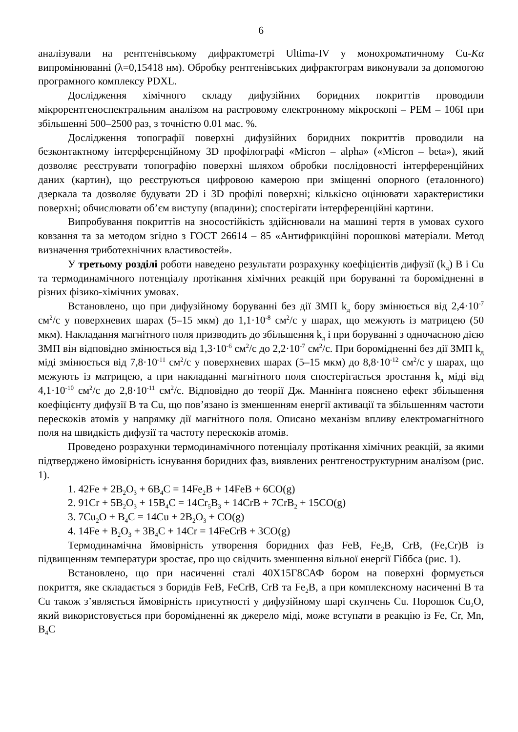6
аналізували на рентгенівському дифрактометрі Ultima-IV у монохроматичному Cu-Kα випромінюванні (λ=0,15418 нм). Обробку рентгенівських дифрактограм виконували за допомогою програмного комплексу PDXL.
Дослідження хімічного складу дифузійних боридних покриттів проводили мікрорентгеноспектральним аналізом на растровому електронному мікроскопі – РЕМ – 106І при збільшенні 500–2500 раз, з точністю 0.01 мас. %.
Дослідження топографії поверхні дифузійних боридних покриттів проводили на безконтактному інтерференційному 3D профілографі «Micron – alpha» («Micron – beta»), який дозволяє реєструвати топографію поверхні шляхом обробки послідовності інтерференційних даних (картин), що реєструються цифровою камерою при зміщенні опорного (еталонного) дзеркала та дозволяє будувати 2D і 3D профілі поверхні; кількісно оцінювати характеристики поверхні; обчислювати об’єм виступу (впадини); спостерігати інтерференційні картини.
Випробування покриттів на зносостійкість здійснювали на машині тертя в умовах сухого ковзання та за методом згідно з ГОСТ 26614 – 85 «Антифрикційні порошкові матеріали. Метод визначення триботехнічних властивостей».
У третьому розділі роботи наведено результати розрахунку коефіцієнтів дифузії (k<sub>д</sub>) В і Cu та термодинамічного потенціалу протікання хімічних реакцій при боруванні та боромідненні в різних фізико-хімічних умовах.
Встановлено, що при дифузійному боруванні без дії ЗМП k<sub>д</sub> бору змінюється від 2,4·10<sup>-7</sup> см<sup>2</sup>/с у поверхневих шарах (5–15 мкм) до 1,1·10<sup>-8</sup> см<sup>2</sup>/с у шарах, що межують із матрицею (50 мкм). Накладання магнітного поля призводить до збільшення k<sub>д</sub> і при боруванні з одночасною дією ЗМП він відповідно змінюється від 1,3·10<sup>-6</sup> см<sup>2</sup>/с до 2,2·10<sup>-7</sup> см<sup>2</sup>/с. При боромідненні без дії ЗМП k<sub>д</sub> міді змінюється від 7,8·10<sup>-11</sup> см<sup>2</sup>/с у поверхневих шарах (5–15 мкм) до 8,8·10<sup>-12</sup> см<sup>2</sup>/с у шарах, що межують із матрицею, а при накладанні магнітного поля спостерігається зростання k<sub>д</sub> міді від 4,1·10<sup>-10</sup> см<sup>2</sup>/с до 2,8·10<sup>-11</sup> см<sup>2</sup>/с. Відповідно до теорії Дж. Маннінга пояснено ефект збільшення коефіцієнту дифузії В та Cu, що пов’язано із зменшенням енергії активації та збільшенням частоти перескоків атомів у напрямку дії магнітного поля. Описано механізм впливу електромагнітного поля на швидкість дифузії та частоту перескоків атомів.
Проведено розрахунки термодинамічного потенціалу протікання хімічних реакцій, за якими підтверджено ймовірність існування боридних фаз, виявлених рентгеноструктурним аналізом (рис. 1).
1. 42Fe + 2B<sub>2</sub>O<sub>3</sub> + 6B<sub>4</sub>C = 14Fe<sub>2</sub>B + 14FeB + 6CO(g)
2. 91Cr + 5B<sub>2</sub>O<sub>3</sub> + 15B<sub>4</sub>C = 14Cr<sub>5</sub>B<sub>3</sub> + 14CrB + 7CrB<sub>2</sub> + 15CO(g)
3. 7Cu<sub>2</sub>O + B<sub>4</sub>C = 14Cu + 2B<sub>2</sub>O<sub>3</sub> + CO(g)
4. 14Fe + B<sub>2</sub>O<sub>3</sub> + 3B<sub>4</sub>C + 14Cr = 14FeCrB + 3CO(g)
Термодинамічна ймовірність утворення боридних фаз FeB, Fe<sub>2</sub>B, CrB, (Fe,Cr)B із підвищенням температури зростає, про що свідчить зменшення вільної енергії Гіббса (рис. 1).
Встановлено, що при насиченні сталі 40Х15Г8САФ бором на поверхні формується покриття, яке складається з боридів FeB, FeCrB, CrB та Fe<sub>2</sub>B, а при комплексному насиченні В та Cu також з’являється ймовірність присутності у дифузійному шарі скупчень Cu. Порошок Cu<sub>2</sub>O, який використовується при боромідненні як джерело міді, може вступати в реакцію із Fe, Cr, Mn, B<sub>4</sub>C